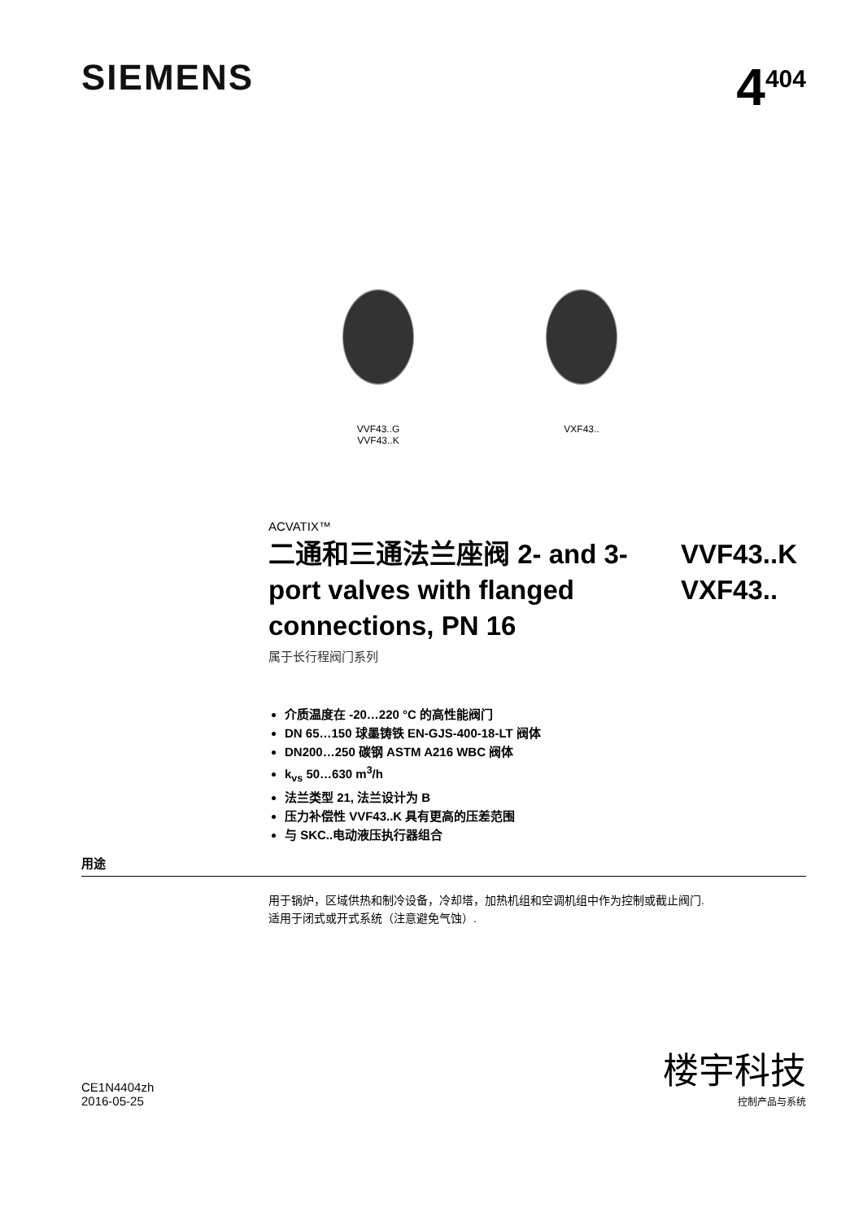SIEMENS
4<sup>404</sup>
VVF43..G
VVF43..K
VXF43..
ACVATIX™
二通和三通法兰座阀 2- and 3-port valves with flanged connections, PN 16
VVF43..K
VXF43..
属于长行程阀门系列
介质温度在 -20…220 °C 的高性能阀门
DN 65…150 球墨铸铁 EN-GJS-400-18-LT 阀体
DN200…250 碳钢 ASTM A216 WBC 阀体
k<sub>vs</sub> 50…630 m<sup>3</sup>/h
法兰类型 21, 法兰设计为 B
压力补偿性 VVF43..K 具有更高的压差范围
与 SKC..电动液压执行器组合
用途
用于锅炉，区域供热和制冷设备，冷却塔，加热机组和空调机组中作为控制或截止阀门.
适用于闭式或开式系统（注意避免气蚀）.
CE1N4404zh
2016-05-25
楼宇科技
控制产品与系统